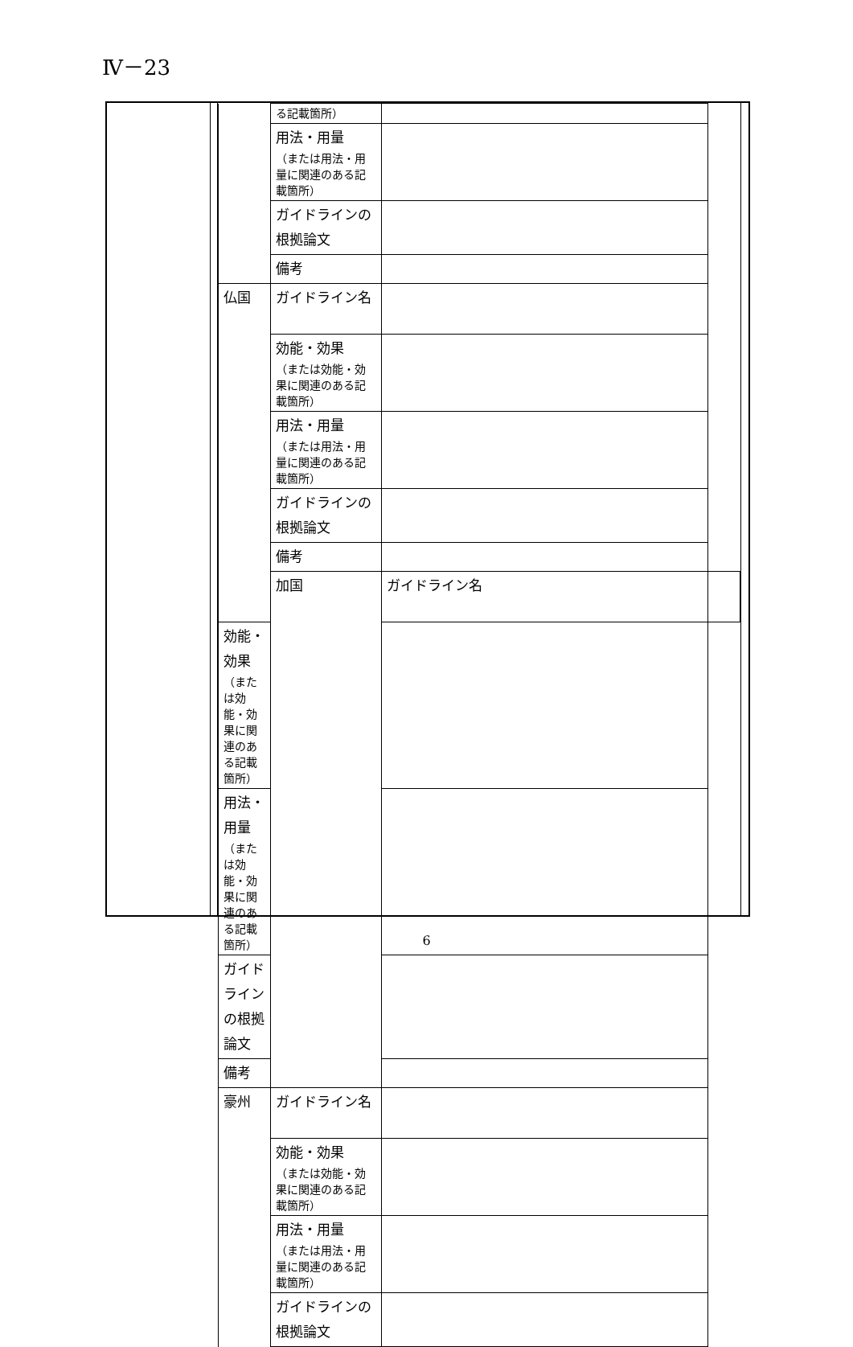Ⅳ－23
| | る記載箇所） | | |
| | 用法・用量 （または用法・用量に関連のある記載箇所） | | |
| | ガイドラインの根拠論文 | | |
| | 備考 | | |
| 仏国 | ガイドライン名 | | |
| | 効能・効果 （または効能・効果に関連のある記載箇所） | | |
| | 用法・用量 （または用法・用量に関連のある記載箇所） | | |
| | ガイドラインの根拠論文 | | |
| | 備考 | | |
| | 加国 | ガイドライン名 | |
| 効能・効果 （または効能・効果に関連のある記載箇所） | | | |
| 用法・用量 （または効能・効果に関連のある記載箇所） | | | |
| ガイドラインの根拠論文 | | | |
| 備考 | | | |
| 豪州 | ガイドライン名 | | |
| | 効能・効果 （または効能・効果に関連のある記載箇所） | | |
| | 用法・用量 （または用法・用量に関連のある記載箇所） | | |
| | ガイドラインの根拠論文 | | |
6